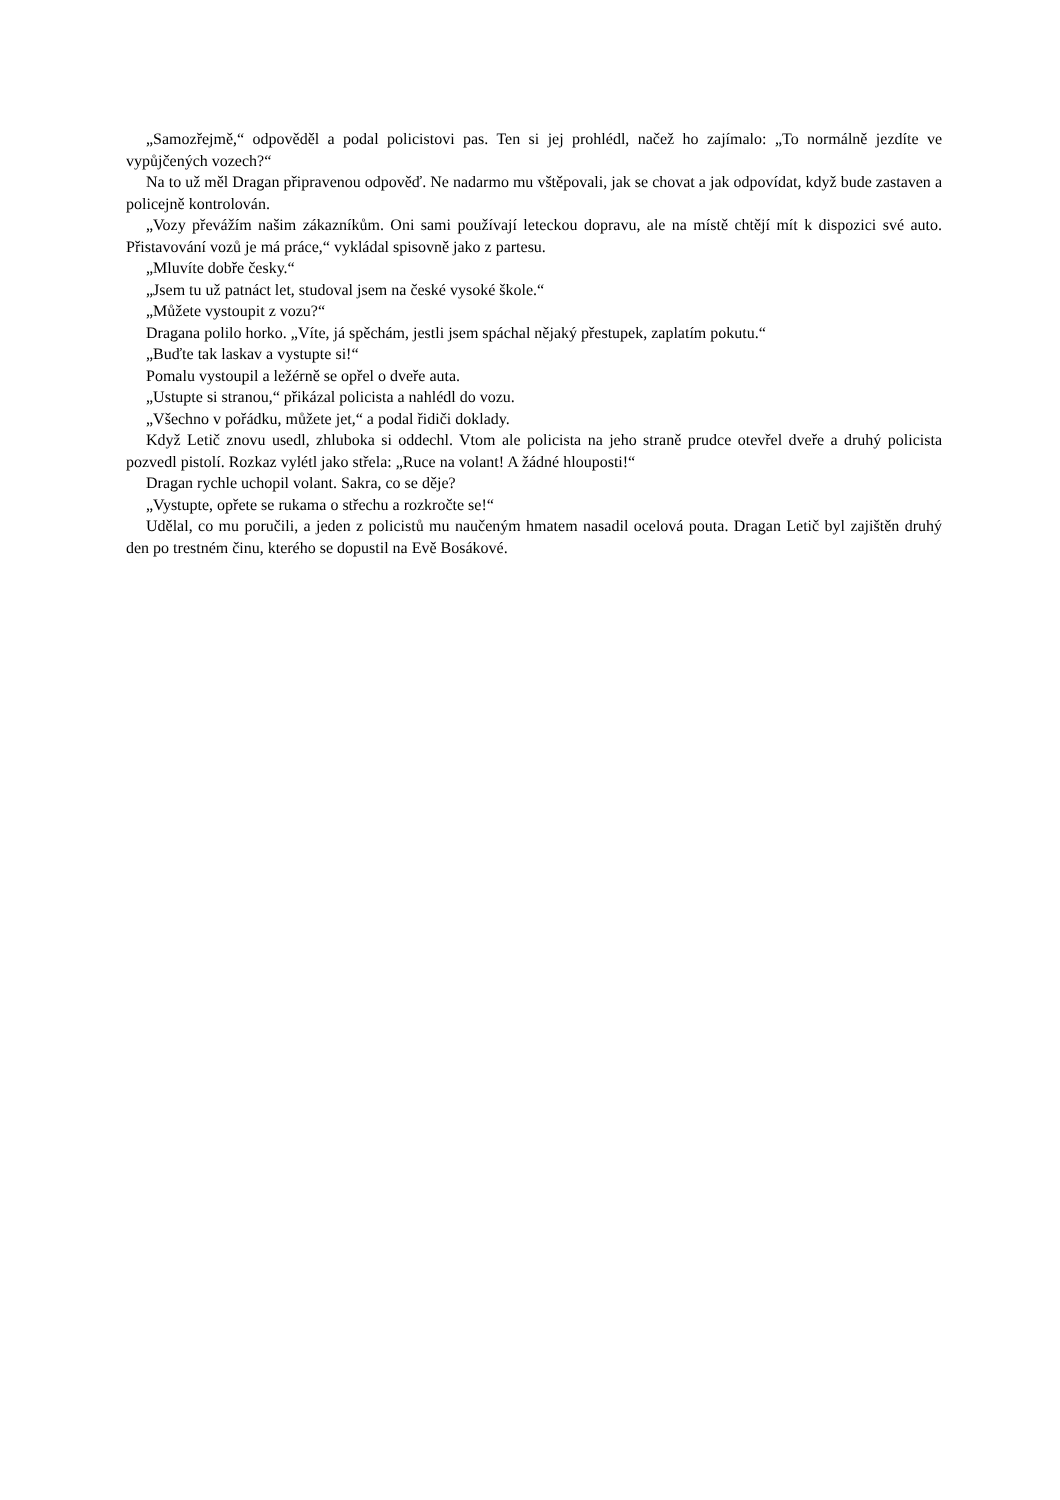„Samozřejmě,“ odpověděl a podal policistovi pas. Ten si jej prohlédl, načež ho zajímalo: „To normálně jezdíte ve vypůjčených vozech?“
Na to už měl Dragan připravenou odpověď. Ne nadarmo mu vštěpovali, jak se chovat a jak odpovídat, když bude zastaven a policejně kontrolován.
„Vozy převážím našim zákazníkům. Oni sami používají leteckou dopravu, ale na místě chtějí mít k dispozici své auto. Přistavování vozů je má práce,“ vykládal spisovně jako z partesu.
„Mluvíte dobře česky.“
„Jsem tu už patnáct let, studoval jsem na české vysoké škole.“
„Můžete vystoupit z vozu?“
Dragana polilo horko. „Víte, já spěchám, jestli jsem spáchal nějaký přestupek, zaplatím pokutu.“
„Buďte tak laskav a vystupte si!“
Pomalu vystoupil a ležérně se opřel o dveře auta.
„Ustupte si stranou,“ přikázal policista a nahlédl do vozu.
„Všechno v pořádku, můžete jet,“ a podal řidiči doklady.
Když Letič znovu usedl, zhluboka si oddechl. Vtom ale policista na jeho straně prudce otevřel dveře a druhý policista pozvedl pistolí. Rozkaz vylétl jako střela: „Ruce na volant! A žádné hlouposti!“
Dragan rychle uchopil volant. Sakra, co se děje?
„Vystupte, opřete se rukama o střechu a rozkročte se!“
Udělal, co mu poručili, a jeden z policistů mu naučeným hmatem nasadil ocelová pouta. Dragan Letič byl zajištěn druhý den po trestném činu, kterého se dopustil na Evě Bosákové.